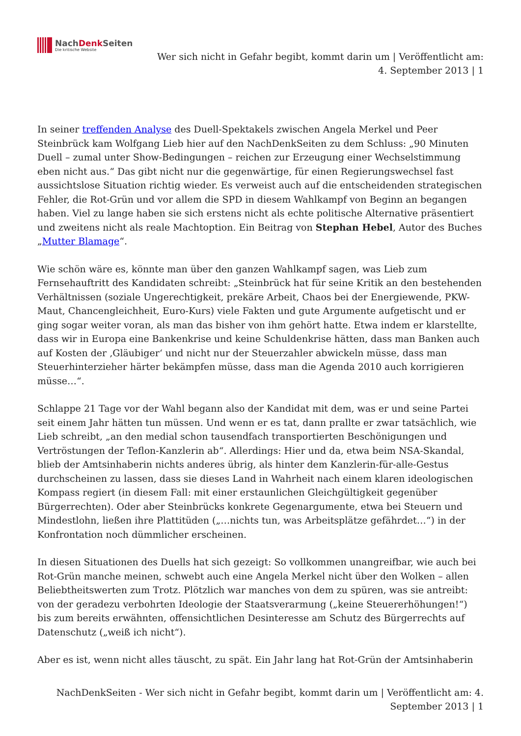NachDenk Seiten
Die kritische Website
Wer sich nicht in Gefahr begibt, kommt darin um | Veröffentlicht am:
4. September 2013 | 1
In seiner treffenden Analyse des Duell-Spektakels zwischen Angela Merkel und Peer Steinbrück kam Wolfgang Lieb hier auf den NachDenkSeiten zu dem Schluss: „90 Minuten Duell – zumal unter Show-Bedingungen – reichen zur Erzeugung einer Wechselstimmung eben nicht aus.“ Das gibt nicht nur die gegenwärtige, für einen Regierungswechsel fast aussichtslose Situation richtig wieder. Es verweist auch auf die entscheidenden strategischen Fehler, die Rot-Grün und vor allem die SPD in diesem Wahlkampf von Beginn an begangen haben. Viel zu lange haben sie sich erstens nicht als echte politische Alternative präsentiert und zweitens nicht als reale Machtoption. Ein Beitrag von Stephan Hebel, Autor des Buches „Mutter Blamage“.
Wie schön wäre es, könnte man über den ganzen Wahlkampf sagen, was Lieb zum Fernsehauftritt des Kandidaten schreibt: „Steinbrück hat für seine Kritik an den bestehenden Verhältnissen (soziale Ungerechtigkeit, prekäre Arbeit, Chaos bei der Energiewende, PKW-Maut, Chancengleichheit, Euro-Kurs) viele Fakten und gute Argumente aufgetischt und er ging sogar weiter voran, als man das bisher von ihm gehört hatte. Etwa indem er klarstellte, dass wir in Europa eine Bankenkrise und keine Schuldenkrise hätten, dass man Banken auch auf Kosten der ‚Gläubiger‘ und nicht nur der Steuerzahler abwickeln müsse, dass man Steuerhinterzieher härter bekämpfen müsse, dass man die Agenda 2010 auch korrigieren müsse…“.
Schlappe 21 Tage vor der Wahl begann also der Kandidat mit dem, was er und seine Partei seit einem Jahr hätten tun müssen. Und wenn er es tat, dann prallte er zwar tatsächlich, wie Lieb schreibt, „an den medial schon tausendfach transportierten Beschönigungen und Vertröstungen der Teflon-Kanzlerin ab“. Allerdings: Hier und da, etwa beim NSA-Skandal, blieb der Amtsinhaberin nichts anderes übrig, als hinter dem Kanzlerin-für-alle-Gestus durchscheinen zu lassen, dass sie dieses Land in Wahrheit nach einem klaren ideologischen Kompass regiert (in diesem Fall: mit einer erstaunlichen Gleichgültigkeit gegenüber Bürgerrechten). Oder aber Steinbrücks konkrete Gegenargumente, etwa bei Steuern und Mindestlohn, ließen ihre Plattitüden („…nichts tun, was Arbeitsplätze gefährdet…“) in der Konfrontation noch dümmlicher erscheinen.
In diesen Situationen des Duells hat sich gezeigt: So vollkommen unangreifbar, wie auch bei Rot-Grün manche meinen, schwebt auch eine Angela Merkel nicht über den Wolken – allen Beliebtheitswerten zum Trotz. Plötzlich war manches von dem zu spüren, was sie antreibt: von der geradezu verbohrten Ideologie der Staatsverarmung („keine Steuererhöhungen!“) bis zum bereits erwähnten, offensichtlichen Desinteresse am Schutz des Bürgerrechts auf Datenschutz („weiß ich nicht“).
Aber es ist, wenn nicht alles täuscht, zu spät. Ein Jahr lang hat Rot-Grün der Amtsinhaberin
NachDenkSeiten - Wer sich nicht in Gefahr begibt, kommt darin um | Veröffentlicht am: 4.
September 2013 | 1